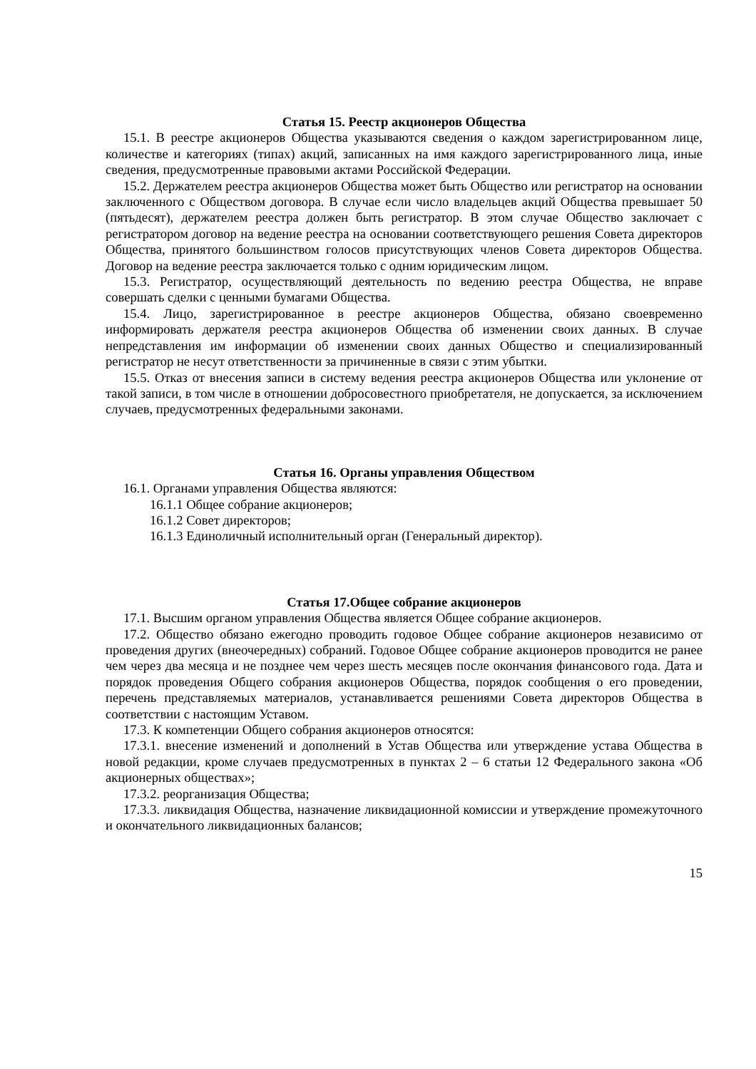Статья 15. Реестр акционеров Общества
15.1. В реестре акционеров Общества указываются сведения о каждом зарегистрированном лице, количестве и категориях (типах) акций, записанных на имя каждого зарегистрированного лица, иные сведения, предусмотренные правовыми актами Российской Федерации.
15.2. Держателем реестра акционеров Общества может быть Общество или регистратор на основании заключенного с Обществом договора. В случае если число владельцев акций Общества превышает 50 (пятьдесят), держателем реестра должен быть регистратор. В этом случае Общество заключает с регистратором договор на ведение реестра на основании соответствующего решения Совета директоров Общества, принятого большинством голосов присутствующих членов Совета директоров Общества. Договор на ведение реестра заключается только с одним юридическим лицом.
15.3. Регистратор, осуществляющий деятельность по ведению реестра Общества, не вправе совершать сделки с ценными бумагами Общества.
15.4. Лицо, зарегистрированное в реестре акционеров Общества, обязано своевременно информировать держателя реестра акционеров Общества об изменении своих данных. В случае непредставления им информации об изменении своих данных Общество и специализированный регистратор не несут ответственности за причиненные в связи с этим убытки.
15.5. Отказ от внесения записи в систему ведения реестра акционеров Общества или уклонение от такой записи, в том числе в отношении добросовестного приобретателя, не допускается, за исключением случаев, предусмотренных федеральными законами.
Статья 16. Органы управления Обществом
16.1. Органами управления Общества являются:
16.1.1 Общее собрание акционеров;
16.1.2 Совет директоров;
16.1.3 Единоличный исполнительный орган (Генеральный директор).
Статья 17.Общее собрание акционеров
17.1. Высшим органом управления Общества является Общее собрание акционеров.
17.2. Общество обязано ежегодно проводить годовое Общее собрание акционеров независимо от проведения других (внеочередных) собраний. Годовое Общее собрание акционеров проводится не ранее чем через два месяца и не позднее чем через шесть месяцев после окончания финансового года. Дата и порядок проведения Общего собрания акционеров Общества, порядок сообщения о его проведении, перечень представляемых материалов, устанавливается решениями Совета директоров Общества в соответствии с настоящим Уставом.
17.3. К компетенции Общего собрания акционеров относятся:
17.3.1. внесение изменений и дополнений в Устав Общества или утверждение устава Общества в новой редакции, кроме случаев предусмотренных в пунктах 2 – 6 статьи 12 Федерального закона «Об акционерных обществах»;
17.3.2. реорганизация Общества;
17.3.3. ликвидация Общества, назначение ликвидационной комиссии и утверждение промежуточного и окончательного ликвидационных балансов;
15